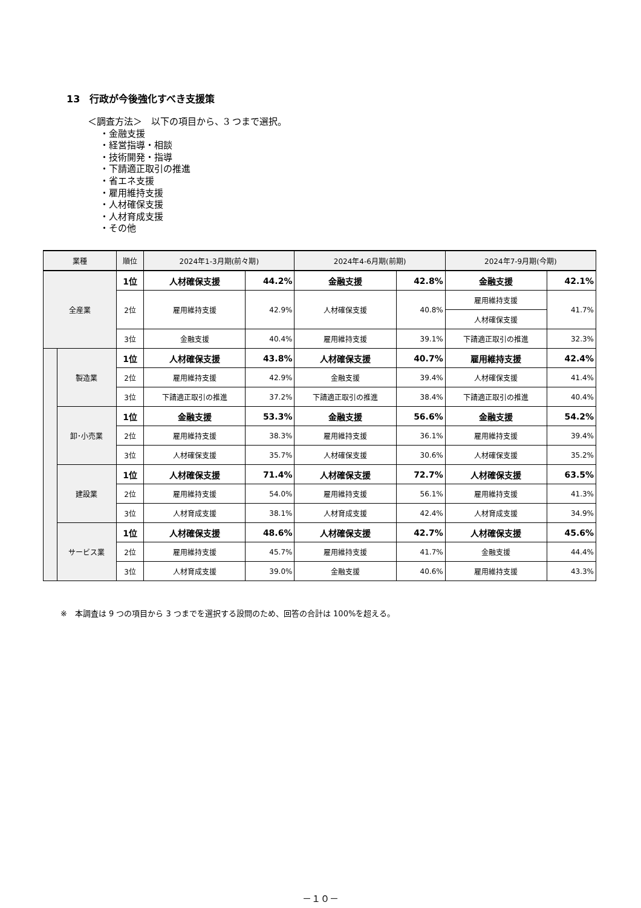13　行政が今後強化すべき支援策
＜調査方法＞　以下の項目から、3 つまで選択。
・金融支援
・経営指導・相談
・技術開発・指導
・下請適正取引の推進
・省エネ支援
・雇用維持支援
・人材確保支援
・人材育成支援
・その他
| 業種 | | 順位 | 2024年1-3月期(前々期) | | 2024年4-6月期(前期) | | 2024年7-9月期(今期) | |
| --- | --- | --- | --- | --- | --- | --- | --- | --- |
| 全産業 | | 1位 | 人材確保支援 | 44.2% | 金融支援 | 42.8% | 金融支援 | 42.1% |
| | | 2位 | 雇用維持支援 | 42.9% | 人材確保支援 | 40.8% | 雇用維持支援 | 41.7% |
| | | | | | | | 人材確保支援 | |
| | | 3位 | 金融支援 | 40.4% | 雇用維持支援 | 39.1% | 下請適正取引の推進 | 32.3% |
| | 製造業 | 1位 | 人材確保支援 | 43.8% | 人材確保支援 | 40.7% | 雇用維持支援 | 42.4% |
| | | 2位 | 雇用維持支援 | 42.9% | 金融支援 | 39.4% | 人材確保支援 | 41.4% |
| | | 3位 | 下請適正取引の推進 | 37.2% | 下請適正取引の推進 | 38.4% | 下請適正取引の推進 | 40.4% |
| | 卸･小売業 | 1位 | 金融支援 | 53.3% | 金融支援 | 56.6% | 金融支援 | 54.2% |
| | | 2位 | 雇用維持支援 | 38.3% | 雇用維持支援 | 36.1% | 雇用維持支援 | 39.4% |
| | | 3位 | 人材確保支援 | 35.7% | 人材確保支援 | 30.6% | 人材確保支援 | 35.2% |
| | 建設業 | 1位 | 人材確保支援 | 71.4% | 人材確保支援 | 72.7% | 人材確保支援 | 63.5% |
| | | 2位 | 雇用維持支援 | 54.0% | 雇用維持支援 | 56.1% | 雇用維持支援 | 41.3% |
| | | 3位 | 人材育成支援 | 38.1% | 人材育成支援 | 42.4% | 人材育成支援 | 34.9% |
| | サービス業 | 1位 | 人材確保支援 | 48.6% | 人材確保支援 | 42.7% | 人材確保支援 | 45.6% |
| | | 2位 | 雇用維持支援 | 45.7% | 雇用維持支援 | 41.7% | 金融支援 | 44.4% |
| | | 3位 | 人材育成支援 | 39.0% | 金融支援 | 40.6% | 雇用維持支援 | 43.3% |
※　本調査は 9 つの項目から 3 つまでを選択する設問のため、回答の合計は 100%を超える。
－１０－